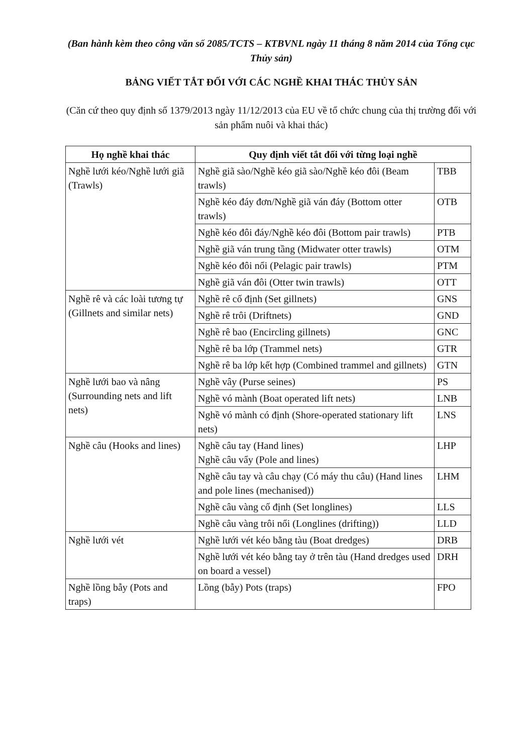(Ban hành kèm theo công văn số 2085/TCTS – KTBVNL ngày 11 tháng 8 năm 2014 của Tổng cục Thủy sản)
BẢNG VIẾT TẮT ĐỐI VỚI CÁC NGHỀ KHAI THÁC THỦY SẢN
(Căn cứ theo quy định số 1379/2013 ngày 11/12/2013 của EU về tổ chức chung của thị trường đối với sản phẩm nuôi và khai thác)
| Họ nghề khai thác | Quy định viết tắt đối với từng loại nghề | |
| --- | --- | --- |
| Nghề lưới kéo/Nghề lưới giã (Trawls) | Nghề giã sào/Nghề kéo giã sào/Nghề kéo đôi (Beam trawls) | TBB |
| | Nghề kéo đáy đơn/Nghề giã ván đáy (Bottom otter trawls) | OTB |
| | Nghề kéo đôi đáy/Nghề kéo đôi (Bottom pair trawls) | PTB |
| | Nghề giã ván trung tầng (Midwater otter trawls) | OTM |
| | Nghề kéo đôi nổi (Pelagic pair trawls) | PTM |
| | Nghề giã ván đôi (Otter twin trawls) | OTT |
| Nghề rê và các loài tương tự (Gillnets and similar nets) | Nghề rê cố định (Set gillnets) | GNS |
| | Nghề rê trôi (Driftnets) | GND |
| | Nghề rê bao (Encircling gillnets) | GNC |
| | Nghề rê ba lớp (Trammel nets) | GTR |
| | Nghề rê ba lớp kết hợp (Combined trammel and gillnets) | GTN |
| Nghề lưới bao và nâng (Surrounding nets and lift nets) | Nghề vây (Purse seines) | PS |
| | Nghề vó mành (Boat operated lift nets) | LNB |
| | Nghề vó mành có định (Shore-operated stationary lift nets) | LNS |
| Nghề câu (Hooks and lines) | Nghề câu tay (Hand lines) Nghề câu vẩy (Pole and lines) | LHP |
| | Nghề câu tay và câu chạy (Có máy thu câu) (Hand lines and pole lines (mechanised)) | LHM |
| | Nghề câu vàng cố định (Set longlines) | LLS |
| | Nghề câu vàng trôi nổi (Longlines (drifting)) | LLD |
| Nghề lưới vét | Nghề lưới vét kéo bằng tàu (Boat dredges) | DRB |
| | Nghề lưới vét kéo bằng tay ở trên tàu (Hand dredges used on board a vessel) | DRH |
| Nghề lồng bẫy (Pots and traps) | Lồng (bẫy) Pots (traps) | FPO |